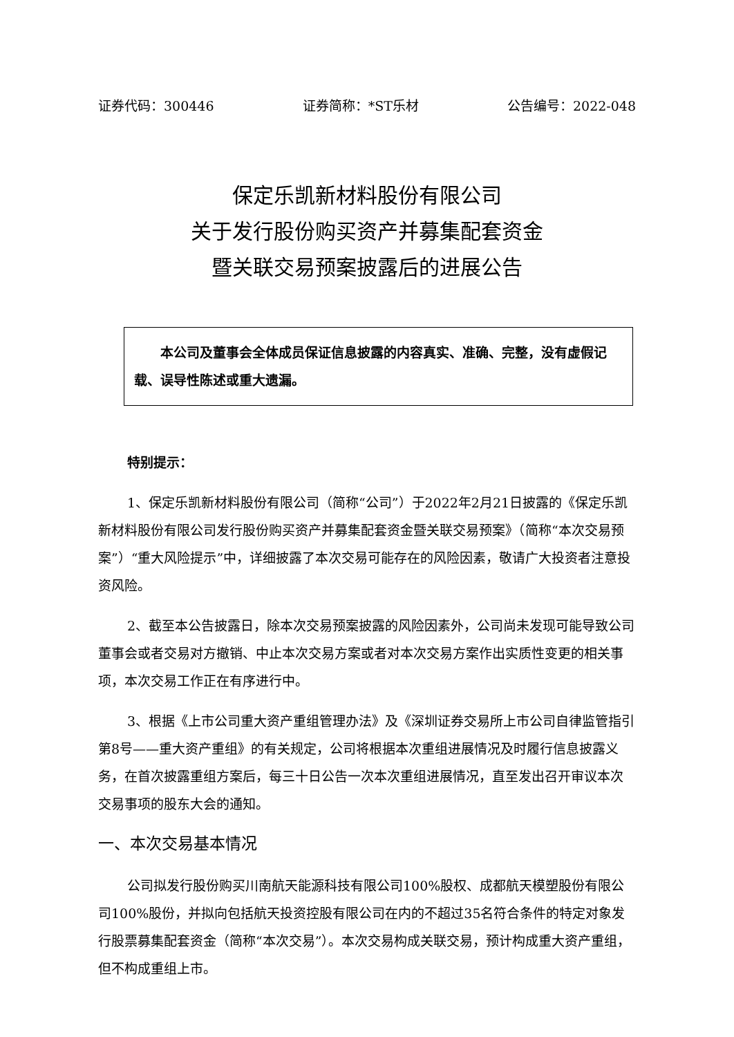证券代码：300446 证券简称：*ST乐材 公告编号：2022-048
保定乐凯新材料股份有限公司
关于发行股份购买资产并募集配套资金
暨关联交易预案披露后的进展公告
本公司及董事会全体成员保证信息披露的内容真实、准确、完整，没有虚假记载、误导性陈述或重大遗漏。
特别提示：
1、保定乐凯新材料股份有限公司（简称“公司”）于2022年2月21日披露的《保定乐凯新材料股份有限公司发行股份购买资产并募集配套资金暨关联交易预案》（简称“本次交易预案”）“重大风险提示”中，详细披露了本次交易可能存在的风险因素，敬请广大投资者注意投资风险。
2、截至本公告披露日，除本次交易预案披露的风险因素外，公司尚未发现可能导致公司董事会或者交易对方撤销、中止本次交易方案或者对本次交易方案作出实质性变更的相关事项，本次交易工作正在有序进行中。
3、根据《上市公司重大资产重组管理办法》及《深圳证券交易所上市公司自律监管指引第8号——重大资产重组》的有关规定，公司将根据本次重组进展情况及时履行信息披露义务，在首次披露重组方案后，每三十日公告一次本次重组进展情况，直至发出召开审议本次交易事项的股东大会的通知。
一、本次交易基本情况
公司拟发行股份购买川南航天能源科技有限公司100%股权、成都航天模塑股份有限公司100%股份，并拟向包括航天投资控股有限公司在内的不超过35名符合条件的特定对象发行股票募集配套资金（简称“本次交易”）。本次交易构成关联交易，预计构成重大资产重组，但不构成重组上市。